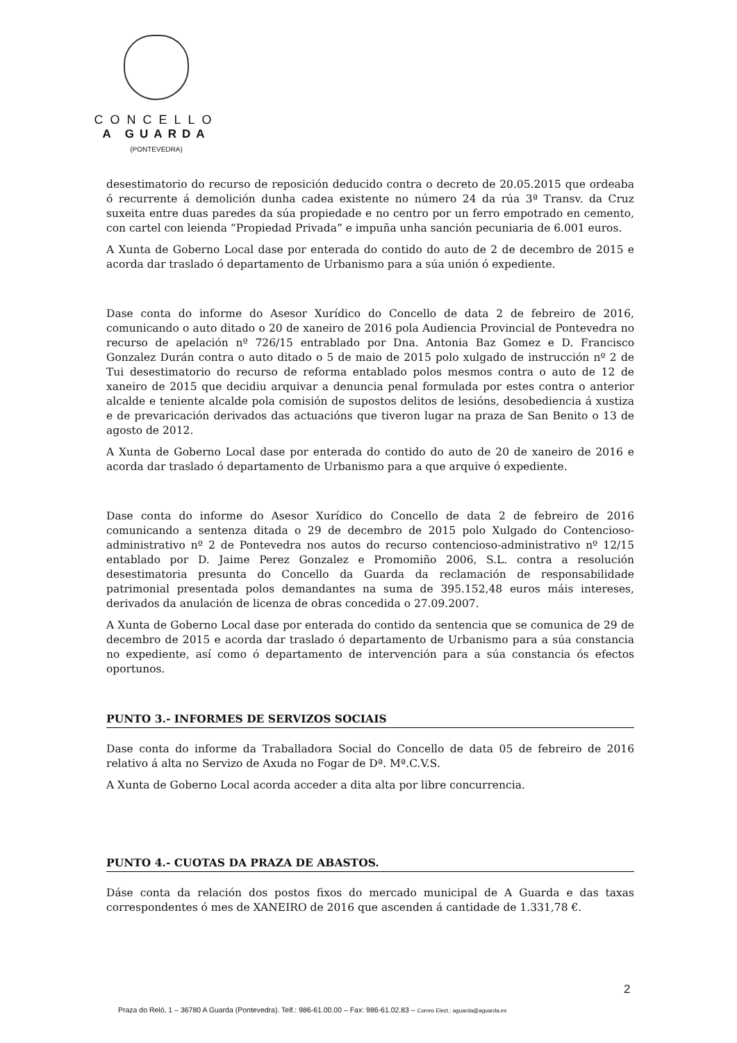CONCELLO
A GUARDA
(PONTEVEDRA)
desestimatorio do recurso de reposición deducido contra o decreto de 20.05.2015 que ordeaba ó recurrente á demolición dunha cadea existente no número 24 da rúa 3ª Transv. da Cruz suxeita entre duas paredes da súa propiedade e no centro por un ferro empotrado en cemento, con cartel con leienda “Propiedad Privada” e impuña unha sanción pecuniaria de 6.001 euros.
A Xunta de Goberno Local dase por enterada do contido do auto de 2 de decembro de 2015 e acorda dar traslado ó departamento de Urbanismo para a súa unión ó expediente.
Dase conta do informe do Asesor Xurídico do Concello de data 2 de febreiro de 2016, comunicando o auto ditado o 20 de xaneiro de 2016 pola Audiencia Provincial de Pontevedra no recurso de apelación nº 726/15 entrablado por Dna. Antonia Baz Gomez e D. Francisco Gonzalez Durán contra o auto ditado o 5 de maio de 2015 polo xulgado de instrucción nº 2 de Tui desestimatorio do recurso de reforma entablado polos mesmos contra o auto de 12 de xaneiro de 2015 que decidiu arquivar a denuncia penal formulada por estes contra o anterior alcalde e teniente alcalde pola comisión de supostos delitos de lesións, desobediencia á xustiza e de prevaricación derivados das actuacións que tiveron lugar na praza de San Benito o 13 de agosto de 2012.
A Xunta de Goberno Local dase por enterada do contido do auto de 20 de xaneiro de 2016 e acorda dar traslado ó departamento de Urbanismo para a que arquive ó expediente.
Dase conta do informe do Asesor Xurídico do Concello de data 2 de febreiro de 2016 comunicando a sentenza ditada o 29 de decembro de 2015 polo Xulgado do Contencioso-administrativo nº 2 de Pontevedra nos autos do recurso contencioso-administrativo nº 12/15 entablado por D. Jaime Perez Gonzalez e Promomiño 2006, S.L. contra a resolución desestimatoria presunta do Concello da Guarda da reclamación de responsabilidade patrimonial presentada polos demandantes na suma de 395.152,48 euros máis intereses, derivados da anulación de licenza de obras concedida o 27.09.2007.
A Xunta de Goberno Local dase por enterada do contido da sentencia que se comunica de 29 de decembro de 2015 e acorda dar traslado ó departamento de Urbanismo para a súa constancia no expediente, así como ó departamento de intervención para a súa constancia ós efectos oportunos.
PUNTO 3.- INFORMES DE SERVIZOS SOCIAIS
Dase conta do informe da Traballadora Social do Concello de data 05 de febreiro de 2016 relativo á alta no Servizo de Axuda no Fogar de Dª. Mª.C.V.S.
A Xunta de Goberno Local acorda acceder a dita alta por libre concurrencia.
PUNTO 4.- CUOTAS DA PRAZA DE ABASTOS.
Dáse conta da relación dos postos fixos do mercado municipal de A Guarda e das taxas correspondentes ó mes de XANEIRO de 2016 que ascenden á cantidade de 1.331,78 €.
2
Praza do Reló, 1 – 36780 A Guarda (Pontevedra). Telf.: 986-61.00.00 – Fax: 986-61.02.83 – Correo Elect.: aguarda@aguarda.es